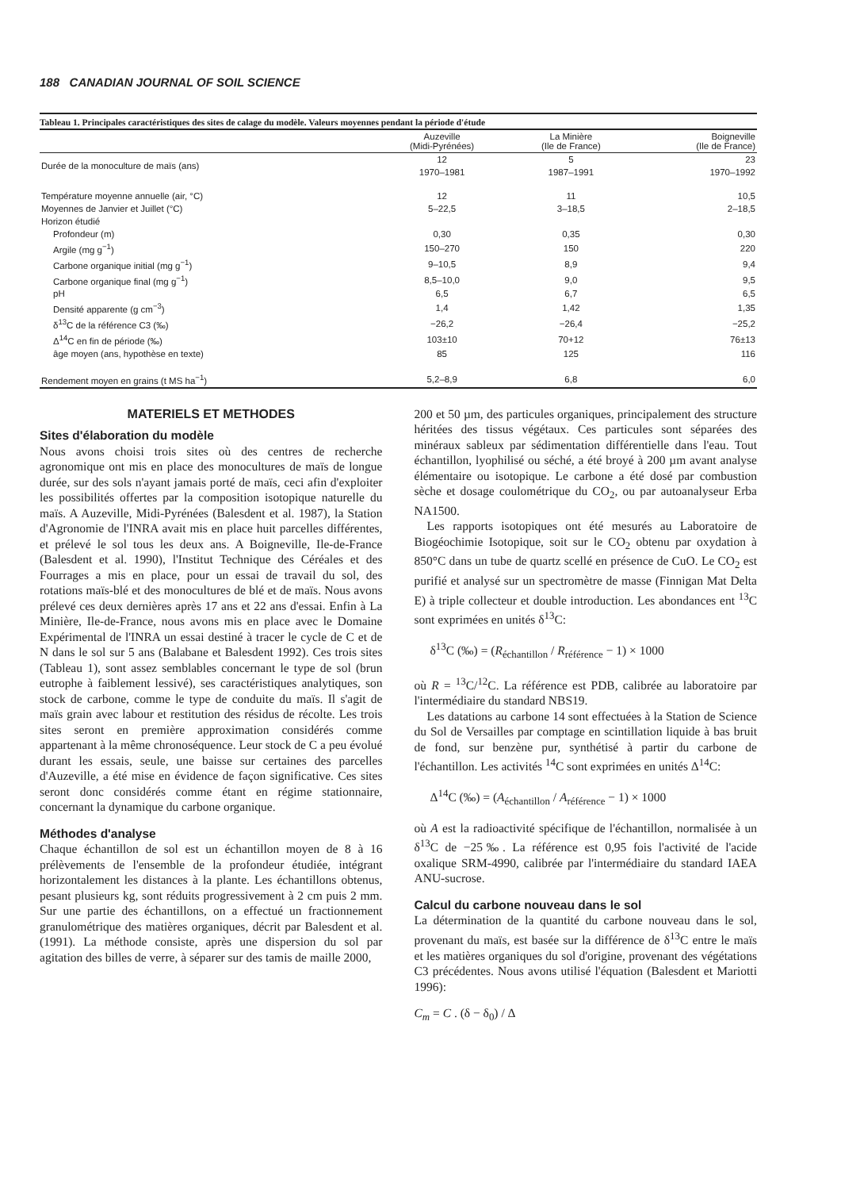188 CANADIAN JOURNAL OF SOIL SCIENCE
Tableau 1. Principales caractéristiques des sites de calage du modèle. Valeurs moyennes pendant la période d'étude
| | Auzeville (Midi-Pyrénées) | La Minière (Ile de France) | Boigneville (Ile de France) |
| --- | --- | --- | --- |
| Durée de la monoculture de maïs (ans) | 12 1970–1981 | 5 1987–1991 | 23 1970–1992 |
| Température moyenne annuelle (air, °C) | 12 | 11 | 10,5 |
| Moyennes de Janvier et Juillet (°C) | 5–22,5 | 3–18,5 | 2–18,5 |
| Horizon étudié | | | |
| Profondeur (m) | 0,30 | 0,35 | 0,30 |
| Argile (mg g<sup>−1</sup>) | 150–270 | 150 | 220 |
| Carbone organique initial (mg g<sup>−1</sup>) | 9–10,5 | 8,9 | 9,4 |
| Carbone organique final (mg g<sup>−1</sup>) | 8,5–10,0 | 9,0 | 9,5 |
| pH | 6,5 | 6,7 | 6,5 |
| Densité apparente (g cm<sup>−3</sup>) | 1,4 | 1,42 | 1,35 |
| δ<sup>13</sup>C de la référence C3 (‰) | −26,2 | −26,4 | −25,2 |
| Δ<sup>14</sup>C en fin de période (‰) | 103±10 | 70+12 | 76±13 |
| âge moyen (ans, hypothèse en texte) | 85 | 125 | 116 |
| Rendement moyen en grains (t MS ha<sup>−1</sup>) | 5,2–8,9 | 6,8 | 6,0 |
MATERIELS ET METHODES
Sites d'élaboration du modèle
Nous avons choisi trois sites où des centres de recherche agronomique ont mis en place des monocultures de maïs de longue durée, sur des sols n'ayant jamais porté de maïs, ceci afin d'exploiter les possibilités offertes par la composition isotopique naturelle du maïs. A Auzeville, Midi-Pyrénées (Balesdent et al. 1987), la Station d'Agronomie de l'INRA avait mis en place huit parcelles différentes, et prélevé le sol tous les deux ans. A Boigneville, Ile-de-France (Balesdent et al. 1990), l'Institut Technique des Céréales et des Fourrages a mis en place, pour un essai de travail du sol, des rotations maïs-blé et des monocultures de blé et de maïs. Nous avons prélevé ces deux dernières après 17 ans et 22 ans d'essai. Enfin à La Minière, Ile-de-France, nous avons mis en place avec le Domaine Expérimental de l'INRA un essai destiné à tracer le cycle de C et de N dans le sol sur 5 ans (Balabane et Balesdent 1992). Ces trois sites (Tableau 1), sont assez semblables concernant le type de sol (brun eutrophe à faiblement lessivé), ses caractéristiques analytiques, son stock de carbone, comme le type de conduite du maïs. Il s'agit de maïs grain avec labour et restitution des résidus de récolte. Les trois sites seront en première approximation considérés comme appartenant à la même chronoséquence. Leur stock de C a peu évolué durant les essais, seule, une baisse sur certaines des parcelles d'Auzeville, a été mise en évidence de façon significative. Ces sites seront donc considérés comme étant en régime stationnaire, concernant la dynamique du carbone organique.
Méthodes d'analyse
Chaque échantillon de sol est un échantillon moyen de 8 à 16 prélèvements de l'ensemble de la profondeur étudiée, intégrant horizontalement les distances à la plante. Les échantillons obtenus, pesant plusieurs kg, sont réduits progressivement à 2 cm puis 2 mm. Sur une partie des échantillons, on a effectué un fractionnement granulométrique des matières organiques, décrit par Balesdent et al. (1991). La méthode consiste, après une dispersion du sol par agitation des billes de verre, à séparer sur des tamis de maille 2000,
200 et 50 µm, des particules organiques, principalement des structure héritées des tissus végétaux. Ces particules sont séparées des minéraux sableux par sédimentation différentielle dans l'eau. Tout échantillon, lyophilisé ou séché, a été broyé à 200 µm avant analyse élémentaire ou isotopique. Le carbone a été dosé par combustion sèche et dosage coulométrique du CO<sub>2</sub>, ou par autoanalyseur Erba NA1500.
Les rapports isotopiques ont été mesurés au Laboratoire de Biogéochimie Isotopique, soit sur le CO<sub>2</sub> obtenu par oxydation à 850°C dans un tube de quartz scellé en présence de CuO. Le CO<sub>2</sub> est purifié et analysé sur un spectromètre de masse (Finnigan Mat Delta E) à triple collecteur et double introduction. Les abondances ent <sup>13</sup>C sont exprimées en unités δ<sup>13</sup>C:
δ<sup>13</sup>C (‰) = (R<sub>échantillon</sub> / R<sub>référence</sub> − 1) × 1000
où R = <sup>13</sup>C/<sup>12</sup>C. La référence est PDB, calibrée au laboratoire par l'intermédiaire du standard NBS19.
Les datations au carbone 14 sont effectuées à la Station de Science du Sol de Versailles par comptage en scintillation liquide à bas bruit de fond, sur benzène pur, synthétisé à partir du carbone de l'échantillon. Les activités <sup>14</sup>C sont exprimées en unités Δ<sup>14</sup>C:
Δ<sup>14</sup>C (‰) = (A<sub>échantillon</sub> / A<sub>référence</sub> − 1) × 1000
où A est la radioactivité spécifique de l'échantillon, normalisée à un δ<sup>13</sup>C de −25‰. La référence est 0,95 fois l'activité de l'acide oxalique SRM-4990, calibrée par l'intermédiaire du standard IAEA ANU-sucrose.
Calcul du carbone nouveau dans le sol
La détermination de la quantité du carbone nouveau dans le sol, provenant du maïs, est basée sur la différence de δ<sup>13</sup>C entre le maïs et les matières organiques du sol d'origine, provenant des végétations C3 précédentes. Nous avons utilisé l'équation (Balesdent et Mariotti 1996):
C<sub>m</sub> = C . (δ − δ<sub>0</sub>) / Δ